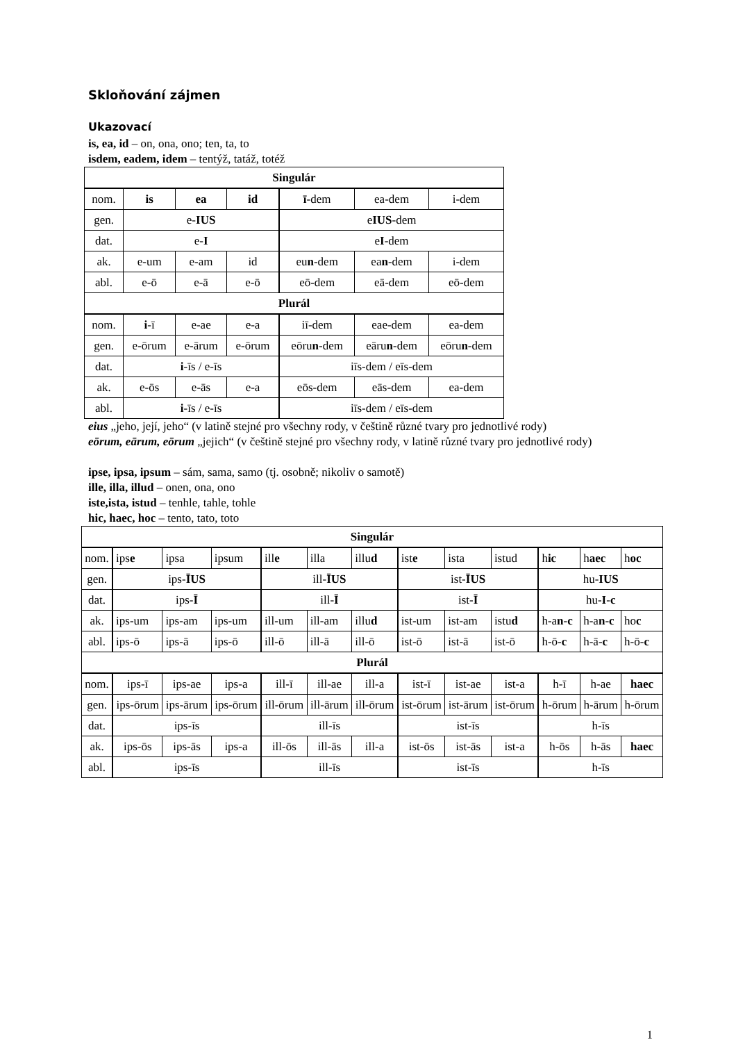Skloňování zájmen
Ukazovací
is, ea, id – on, ona, ono; ten, ta, to
isdem, eadem, idem – tentýž, tatáž, totéž
| Singulár | | | | | | |
| nom. | is | ea | id | ī -dem | ea-dem | i-dem |
| gen. | e- IUS | | | e IUS -dem | | |
| dat. | e- I | | | e I -dem | | |
| ak. | e-um | e-am | id | eu n -dem | ea n -dem | i-dem |
| abl. | e-ō | e-ā | e-ō | eō-dem | eā-dem | eō-dem |
| Plurál | | | | | | |
| nom. | i -ī | e-ae | e-a | iī-dem | eae-dem | ea-dem |
| gen. | e-ōrum | e-ārum | e-ōrum | eōru n -dem | eāru n -dem | eōru n -dem |
| dat. | i -īs / e-īs | | | iīs-dem / eīs-dem | | |
| ak. | e-ōs | e-ās | e-a | eōs-dem | eās-dem | ea-dem |
| abl. | i -īs / e-īs | | | iīs-dem / eīs-dem | | |
eius „jeho, její, jeho“ (v latině stejné pro všechny rody, v češtině různé tvary pro jednotlivé rody)
eōrum, eārum, eōrum „jejich“ (v češtině stejné pro všechny rody, v latině různé tvary pro jednotlivé rody)
ipse, ipsa, ipsum – sám, sama, samo (tj. osobně; nikoliv o samotě)
ille, illa, illud – onen, ona, ono
iste,ista, istud – tenhle, tahle, tohle
hic, haec, hoc – tento, tato, toto
| Singulár | | | | | | | | | | | | |
| nom. | ips e | ipsa | ipsum | ill e | illa | illu d | ist e | ista | istud | h ic | h aec | h oc |
| gen. | ips- ĪUS | | | ill- ĪUS | | | ist- ĪUS | | | hu- IUS | | |
| dat. | ips- Ī | | | ill- Ī | | | ist- Ī | | | hu- I - c | | |
| ak. | ips-um | ips-am | ips-um | ill-um | ill-am | illu d | ist-um | ist-am | istu d | h-a n - c | h-a n - c | ho c |
| abl. | ips-ō | ips-ā | ips-ō | ill-ō | ill-ā | ill-ō | ist-ō | ist-ā | ist-ō | h-ō- c | h-ā- c | h-ō- c |
| Plurál | | | | | | | | | | | | |
| nom. | ips-ī | ips-ae | ips-a | ill-ī | ill-ae | ill-a | ist-ī | ist-ae | ist-a | h-ī | h-ae | haec |
| gen. | ips-ōrum | ips-ārum | ips-ōrum | ill-ōrum | ill-ārum | ill-ōrum | ist-ōrum | ist-ārum | ist-ōrum | h-ōrum | h-ārum | h-ōrum |
| dat. | ips-īs | | | ill-īs | | | ist-īs | | | h-īs | | |
| ak. | ips-ōs | ips-ās | ips-a | ill-ōs | ill-ās | ill-a | ist-ōs | ist-ās | ist-a | h-ōs | h-ās | haec |
| abl. | ips-īs | | | ill-īs | | | ist-īs | | | h-īs | | |
1